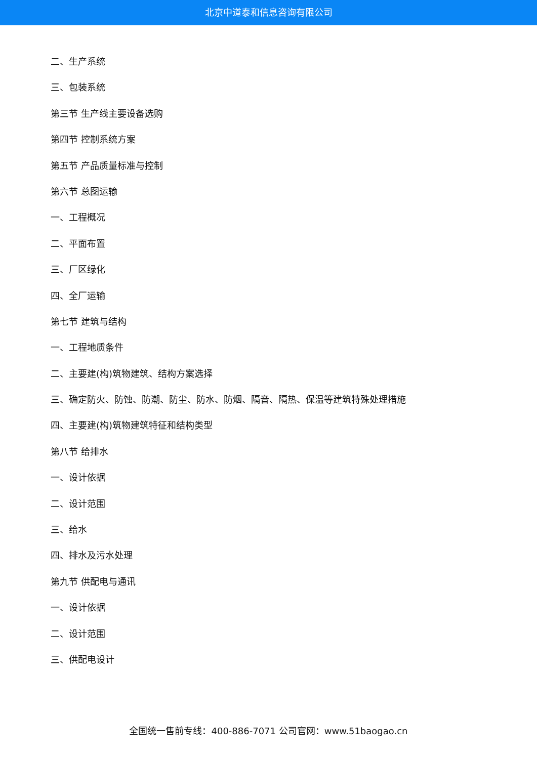北京中道泰和信息咨询有限公司
二、生产系统
三、包装系统
第三节 生产线主要设备选购
第四节 控制系统方案
第五节 产品质量标准与控制
第六节 总图运输
一、工程概况
二、平面布置
三、厂区绿化
四、全厂运输
第七节 建筑与结构
一、工程地质条件
二、主要建(构)筑物建筑、结构方案选择
三、确定防火、防蚀、防潮、防尘、防水、防烟、隔音、隔热、保温等建筑特殊处理措施
四、主要建(构)筑物建筑特征和结构类型
第八节 给排水
一、设计依据
二、设计范围
三、给水
四、排水及污水处理
第九节 供配电与通讯
一、设计依据
二、设计范围
三、供配电设计
全国统一售前专线：400-886-7071 公司官网：www.51baogao.cn